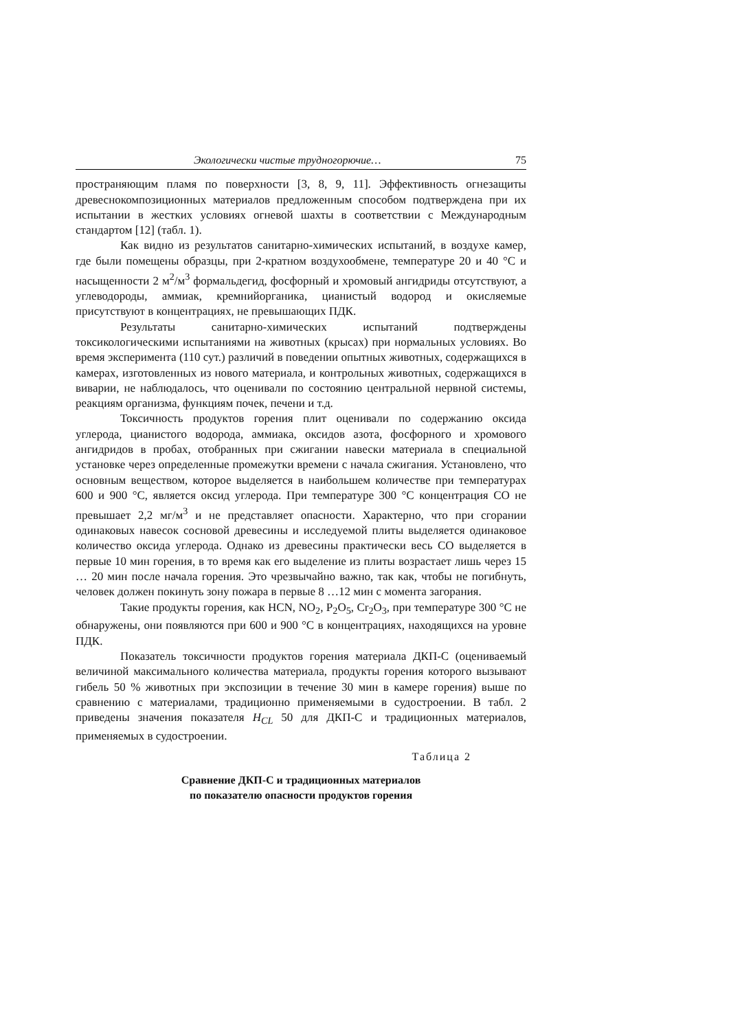Экологически чистые трудногорючие… 75
пространяющим пламя по поверхности [3, 8, 9, 11]. Эффективность огнезащиты древеснокомпозиционных материалов предложенным способом подтверждена при их испытании в жестких условиях огневой шахты в соответствии с Международным стандартом [12] (табл. 1).
Как видно из результатов санитарно-химических испытаний, в воздухе камер, где были помещены образцы, при 2-кратном воздухообмене, температуре 20 и 40 °С и насыщенности 2 м<sup>2</sup>/м<sup>3</sup> формальдегид, фосфорный и хромовый ангидриды отсутствуют, а углеводороды, аммиак, кремнийорганика, цианистый водород и окисляемые присутствуют в концентрациях, не превышающих ПДК.
Результаты санитарно-химических испытаний подтверждены токсикологическими испытаниями на животных (крысах) при нормальных условиях. Во время эксперимента (110 сут.) различий в поведении опытных животных, содержащихся в камерах, изготовленных из нового материала, и контрольных животных, содержащихся в виварии, не наблюдалось, что оценивали по состоянию центральной нервной системы, реакциям организма, функциям почек, печени и т.д.
Токсичность продуктов горения плит оценивали по содержанию оксида углерода, цианистого водорода, аммиака, оксидов азота, фосфорного и хромового ангидридов в пробах, отобранных при сжигании навески материала в специальной установке через определенные промежутки времени с начала сжигания. Установлено, что основным веществом, которое выделяется в наибольшем количестве при температурах 600 и 900 °С, является оксид углерода. При температуре 300 °С концентрация СО не превышает 2,2 мг/м<sup>3</sup> и не представляет опасности. Характерно, что при сгорании одинаковых навесок сосновой древесины и исследуемой плиты выделяется одинаковое количество оксида углерода. Однако из древесины практически весь СО выделяется в первые 10 мин горения, в то время как его выделение из плиты возрастает лишь через 15 … 20 мин после начала горения. Это чрезвычайно важно, так как, чтобы не погибнуть, человек должен покинуть зону пожара в первые 8 …12 мин с момента загорания.
Такие продукты горения, как HCN, NO<sub>2</sub>, P<sub>2</sub>O<sub>5</sub>, Cr<sub>2</sub>O<sub>3</sub>, при температуре 300 °С не обнаружены, они появляются при 600 и 900 °С в концентрациях, находящихся на уровне ПДК.
Показатель токсичности продуктов горения материала ДКП-С (оцениваемый величиной максимального количества материала, продукты горения которого вызывают гибель 50 % животных при экспозиции в течение 30 мин в камере горения) выше по сравнению с материалами, традиционно применяемыми в судостроении. В табл. 2 приведены значения показателя H<sub>CL</sub> 50 для ДКП-С и традиционных материалов, применяемых в судостроении.
Таблица 2
Сравнение ДКП-С и традиционных материалов
по показателю опасности продуктов горения